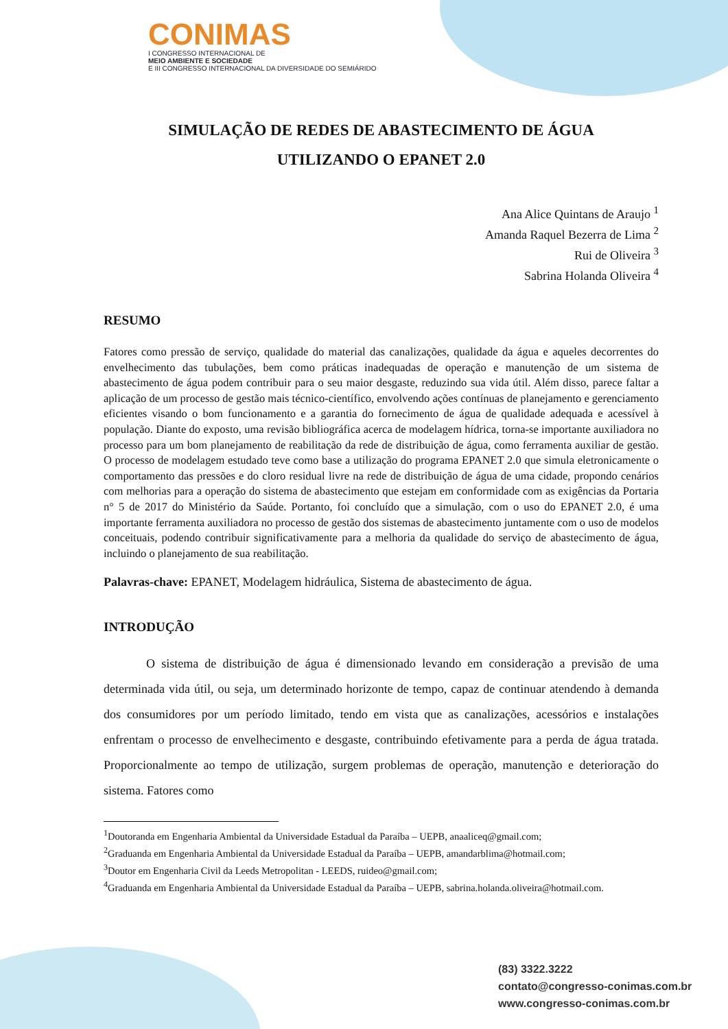CONIMAS
I CONGRESSO INTERNACIONAL DE
MEIO AMBIENTE E SOCIEDADE
E III CONGRESSO INTERNACIONAL DA DIVERSIDADE DO SEMIÁRIDO
SIMULAÇÃO DE REDES DE ABASTECIMENTO DE ÁGUA
UTILIZANDO O EPANET 2.0
Ana Alice Quintans de Araujo <sup>1</sup>
Amanda Raquel Bezerra de Lima <sup>2</sup>
Rui de Oliveira <sup>3</sup>
Sabrina Holanda Oliveira <sup>4</sup>
RESUMO
Fatores como pressão de serviço, qualidade do material das canalizações, qualidade da água e aqueles decorrentes do envelhecimento das tubulações, bem como práticas inadequadas de operação e manutenção de um sistema de abastecimento de água podem contribuir para o seu maior desgaste, reduzindo sua vida útil. Além disso, parece faltar a aplicação de um processo de gestão mais técnico-científico, envolvendo ações contínuas de planejamento e gerenciamento eficientes visando o bom funcionamento e a garantia do fornecimento de água de qualidade adequada e acessível à população. Diante do exposto, uma revisão bibliográfica acerca de modelagem hídrica, torna-se importante auxiliadora no processo para um bom planejamento de reabilitação da rede de distribuição de água, como ferramenta auxiliar de gestão. O processo de modelagem estudado teve como base a utilização do programa EPANET 2.0 que simula eletronicamente o comportamento das pressões e do cloro residual livre na rede de distribuição de água de uma cidade, propondo cenários com melhorias para a operação do sistema de abastecimento que estejam em conformidade com as exigências da Portaria n° 5 de 2017 do Ministério da Saúde. Portanto, foi concluído que a simulação, com o uso do EPANET 2.0, é uma importante ferramenta auxiliadora no processo de gestão dos sistemas de abastecimento juntamente com o uso de modelos conceituais, podendo contribuir significativamente para a melhoria da qualidade do serviço de abastecimento de água, incluindo o planejamento de sua reabilitação.
Palavras-chave: EPANET, Modelagem hidráulica, Sistema de abastecimento de água.
INTRODUÇÃO
O sistema de distribuição de água é dimensionado levando em consideração a previsão de uma determinada vida útil, ou seja, um determinado horizonte de tempo, capaz de continuar atendendo à demanda dos consumidores por um período limitado, tendo em vista que as canalizações, acessórios e instalações enfrentam o processo de envelhecimento e desgaste, contribuindo efetivamente para a perda de água tratada. Proporcionalmente ao tempo de utilização, surgem problemas de operação, manutenção e deterioração do sistema. Fatores como
<sup>1</sup> Doutoranda em Engenharia Ambiental da Universidade Estadual da Paraíba – UEPB, anaaliceq@gmail.com;
<sup>2</sup> Graduanda em Engenharia Ambiental da Universidade Estadual da Paraíba – UEPB, amandarblima@hotmail.com;
<sup>3</sup> Doutor em Engenharia Civil da Leeds Metropolitan - LEEDS, ruideo@gmail.com;
<sup>4</sup> Graduanda em Engenharia Ambiental da Universidade Estadual da Paraíba – UEPB, sabrina.holanda.oliveira@hotmail.com.
(83) 3322.3222
contato@congresso-conimas.com.br
www.congresso-conimas.com.br